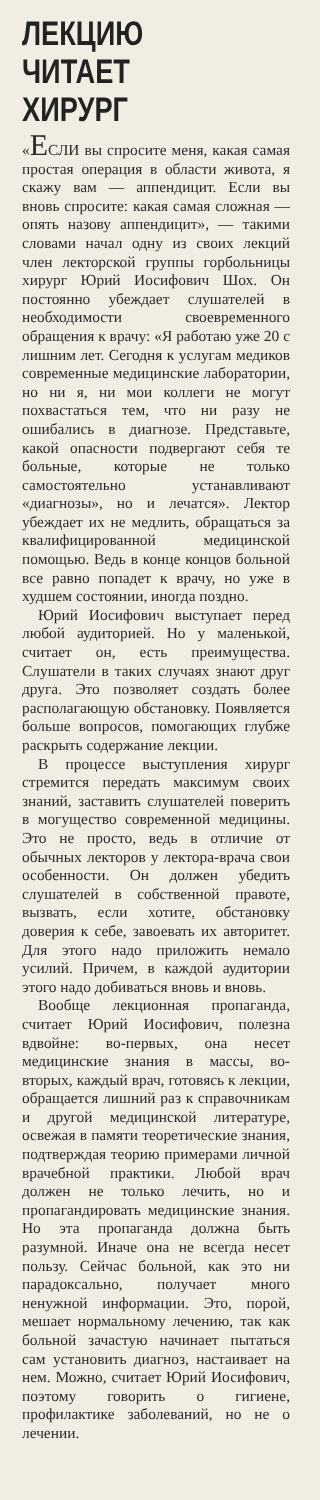ЛЕКЦИЮ ЧИТАЕТ ХИРУРГ
«ЕСЛИ вы спросите меня, какая самая простая операция в области живота, я скажу вам — аппендицит. Если вы вновь спросите: какая самая сложная — опять назову аппендицит», — такими словами начал одну из своих лекций член лекторской группы горбольницы хирург Юрий Иосифович Шох. Он постоянно убеждает слушателей в необходимости своевременного обращения к врачу: «Я работаю уже 20 с лишним лет. Сегодня к услугам медиков современные медицинские лаборатории, но ни я, ни мои коллеги не могут похвастаться тем, что ни разу не ошибались в диагнозе. Представьте, какой опасности подвергают себя те больные, которые не только самостоятельно устанавливают «диагнозы», но и лечатся». Лектор убеждает их не медлить, обращаться за квалифицированной медицинской помощью. Ведь в конце концов больной все равно попадет к врачу, но уже в худшем состоянии, иногда поздно.
Юрий Иосифович выступает перед любой аудиторией. Но у маленькой, считает он, есть преимущества. Слушатели в таких случаях знают друг друга. Это позволяет создать более располагающую обстановку. Появляется больше вопросов, помогающих глубже раскрыть содержание лекции.
В процессе выступления хирург стремится передать максимум своих знаний, заставить слушателей поверить в могущество современной медицины. Это не просто, ведь в отличие от обычных лекторов у лектора-врача свои особенности. Он должен убедить слушателей в собственной правоте, вызвать, если хотите, обстановку доверия к себе, завоевать их авторитет. Для этого надо приложить немало усилий. Причем, в каждой аудитории этого надо добиваться вновь и вновь.
Вообще лекционная пропаганда, считает Юрий Иосифович, полезна вдвойне: во-первых, она несет медицинские знания в массы, во-вторых, каждый врач, готовясь к лекции, обращается лишний раз к справочникам и другой медицинской литературе, освежая в памяти теоретические знания, подтверждая теорию примерами личной врачебной практики. Любой врач должен не только лечить, но и пропагандировать медицинские знания. Но эта пропаганда должна быть разумной. Иначе она не всегда несет пользу. Сейчас больной, как это ни парадоксально, получает много ненужной информации. Это, порой, мешает нормальному лечению, так как больной зачастую начинает пытаться сам установить диагноз, настаивает на нем. Можно, считает Юрий Иосифович, поэтому говорить о гигиене, профилактике заболеваний, но не о лечении.